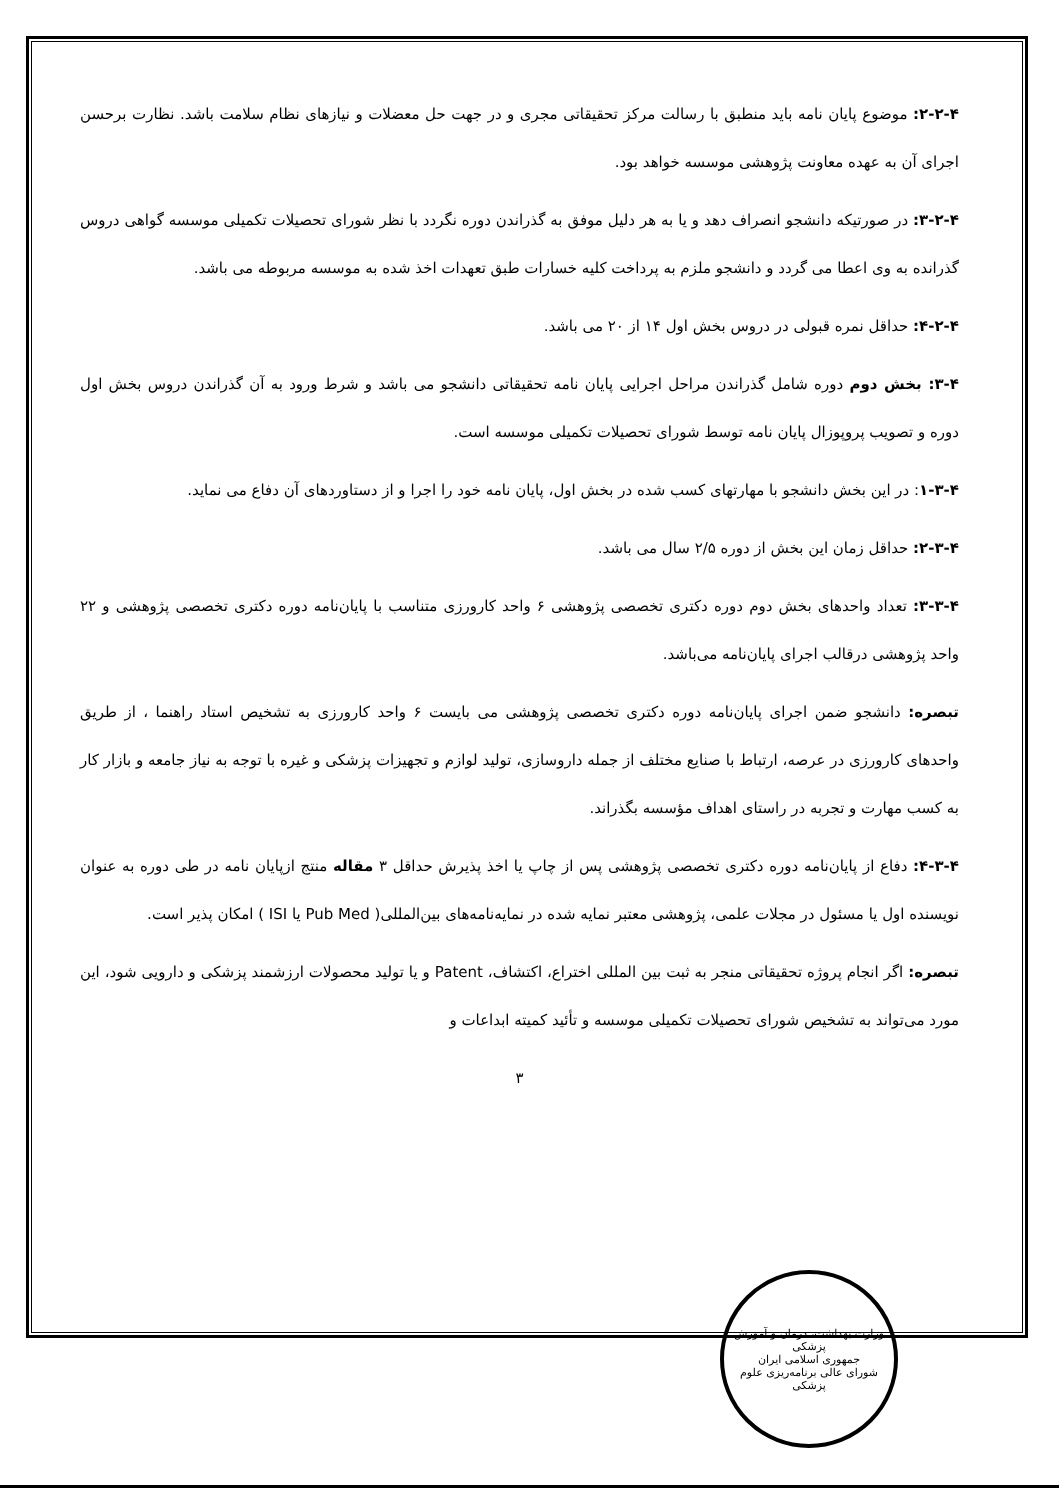۲-۲-۴: موضوع پایان نامه باید منطبق با رسالت مرکز تحقیقاتی مجری و در جهت حل معضلات و نیازهای نظام سلامت باشد. نظارت برحسن اجرای آن به عهده معاونت پژوهشی موسسه خواهد بود.
۳-۲-۴: در صورتیکه دانشجو انصراف دهد و یا به هر دلیل موفق به گذراندن دوره نگردد با نظر شورای تحصیلات تکمیلی موسسه گواهی دروس گذرانده به وی اعطا می گردد و دانشجو ملزم به پرداخت کلیه خسارات طبق تعهدات اخذ شده به موسسه مربوطه می باشد.
۴-۲-۴: حداقل نمره قبولی در دروس بخش اول ۱۴ از ۲۰ می باشد.
۳-۴: بخش دوم دوره شامل گذراندن مراحل اجرایی پایان نامه تحقیقاتی دانشجو می باشد و شرط ورود به آن گذراندن دروس بخش اول دوره و تصویب پروپوزال پایان نامه توسط شورای تحصیلات تکمیلی موسسه است.
۱-۳-۴: در این بخش دانشجو با مهارتهای کسب شده در بخش اول، پایان نامه خود را اجرا و از دستاوردهای آن دفاع می نماید.
۲-۳-۴: حداقل زمان این بخش از دوره ۲/۵ سال می باشد.
۳-۳-۴: تعداد واحدهای بخش دوم دوره دکتری تخصصی پژوهشی ۶ واحد کارورزی متناسب با پایان‌نامه دوره دکتری تخصصی پژوهشی و ۲۲ واحد پژوهشی درقالب اجرای پایان‌نامه می‌باشد.
تبصره: دانشجو ضمن اجرای پایان‌نامه دوره دکتری تخصصی پژوهشی می بایست ۶ واحد کارورزی به تشخیص استاد راهنما ، از طریق واحدهای کارورزی در عرصه، ارتباط با صنایع مختلف از جمله داروسازی، تولید لوازم و تجهیزات پزشکی و غیره با توجه به نیاز جامعه و بازار کار به کسب مهارت و تجربه در راستای اهداف مؤسسه بگذراند.
۴-۳-۴: دفاع از پایان‌نامه دوره دکتری تخصصی پژوهشی پس از چاپ یا اخذ پذیرش حداقل ۳ مقاله منتج ازپایان نامه در طی دوره به عنوان نویسنده اول یا مسئول در مجلات علمی، پژوهشی معتبر نمایه شده در نمایه‌نامه‌های بین‌المللی( Pub Med یا ISI ) امکان پذیر است.
تبصره: اگر انجام پروژه تحقیقاتی منجر به ثبت بین المللی اختراع، اکتشاف، Patent و یا تولید محصولات ارزشمند پزشکی و دارویی شود، این مورد می‌تواند به تشخیص شورای تحصیلات تکمیلی موسسه و تأئید کمیته ابداعات و
۳
وزارت بهداشت، درمان و آموزش پزشکی
جمهوری اسلامی ایران
شورای عالی برنامه‌ریزی علوم پزشکی